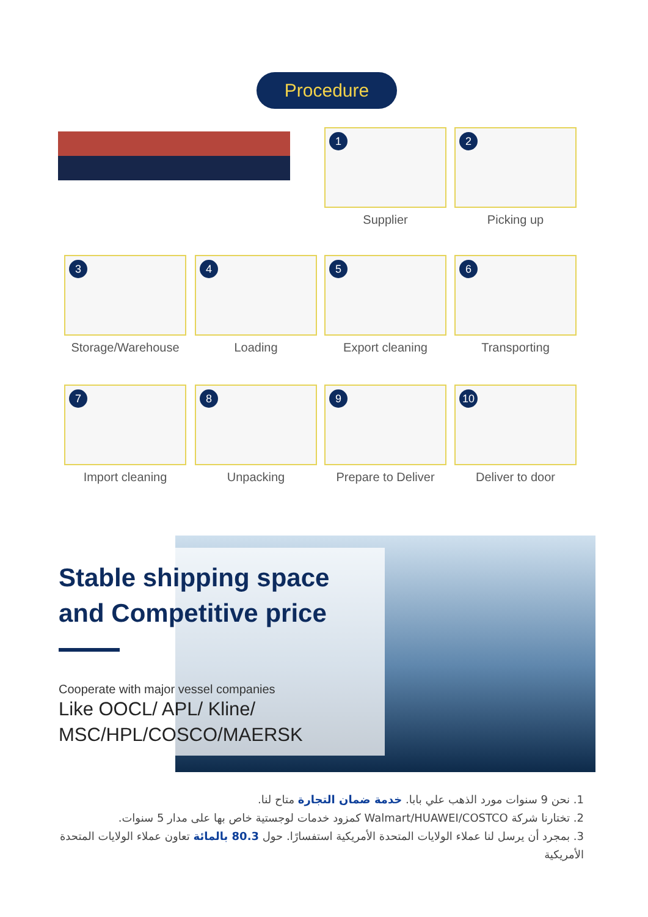Procedure
1
Supplier
2
Picking up
3
Storage/Warehouse
4
Loading
5
Export cleaning
6
Transporting
7
Import cleaning
8
Unpacking
9
Prepare to Deliver
10
Deliver to door
Stable shipping space
and Competitive price
Cooperate with major vessel companies
Like OOCL/ APL/ Kline/
MSC/HPL/COSCO/MAERSK
1. نحن 9 سنوات مورد الذهب علي بابا. خدمة ضمان التجارة متاح لنا.
2. تختارنا شركة Walmart/HUAWEI/COSTCO كمزود خدمات لوجستية خاص بها على مدار 5 سنوات.
3. بمجرد أن يرسل لنا عملاء الولايات المتحدة الأمريكية استفسارًا. حول 80.3 بالمائة تعاون عملاء الولايات المتحدة الأمريكية